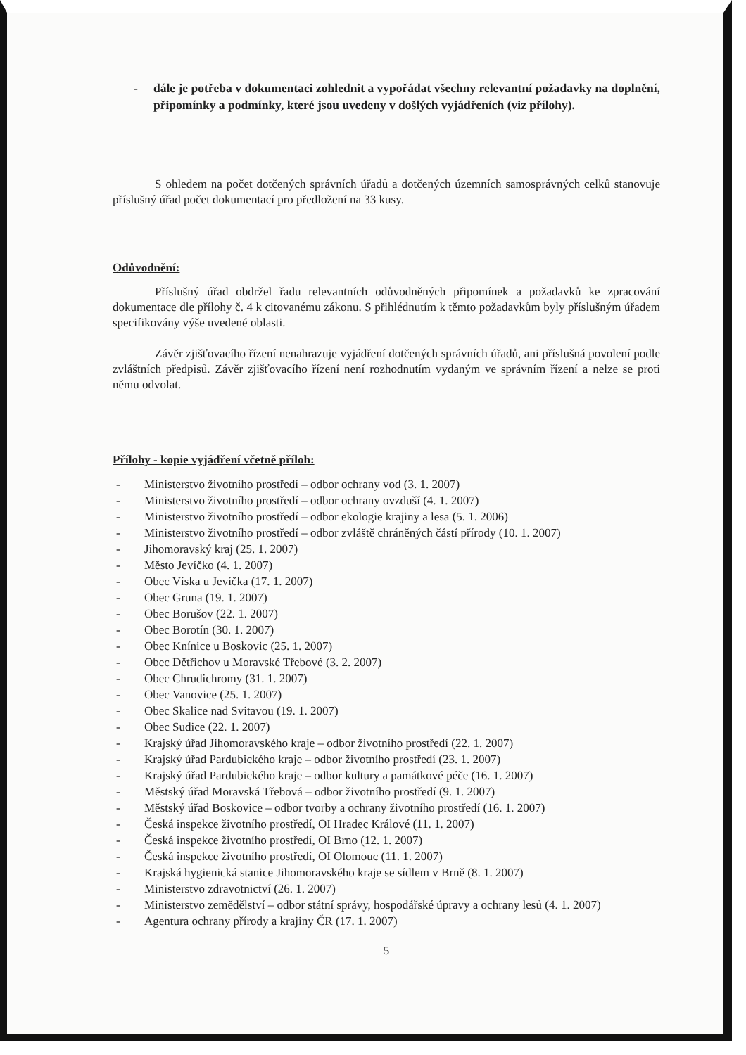- dále je potřeba v dokumentaci zohlednit a vypořádat všechny relevantní požadavky na doplnění, připomínky a podmínky, které jsou uvedeny v došlých vyjádřeních (viz přílohy).
S ohledem na počet dotčených správních úřadů a dotčených územních samosprávných celků stanovuje příslušný úřad počet dokumentací pro předložení na 33 kusy.
Odůvodnění:
Příslušný úřad obdržel řadu relevantních odůvodněných připomínek a požadavků ke zpracování dokumentace dle přílohy č. 4 k citovanému zákonu. S přihlédnutím k těmto požadavkům byly příslušným úřadem specifikovány výše uvedené oblasti.
Závěr zjišťovacího řízení nenahrazuje vyjádření dotčených správních úřadů, ani příslušná povolení podle zvláštních předpisů. Závěr zjišťovacího řízení není rozhodnutím vydaným ve správním řízení a nelze se proti němu odvolat.
Přílohy - kopie vyjádření včetně příloh:
- Ministerstvo životního prostředí – odbor ochrany vod (3. 1. 2007)
- Ministerstvo životního prostředí – odbor ochrany ovzduší (4. 1. 2007)
- Ministerstvo životního prostředí – odbor ekologie krajiny a lesa (5. 1. 2006)
- Ministerstvo životního prostředí – odbor zvláště chráněných částí přírody (10. 1. 2007)
- Jihomoravský kraj (25. 1. 2007)
- Město Jevíčko (4. 1. 2007)
- Obec Víska u Jevíčka (17. 1. 2007)
- Obec Gruna (19. 1. 2007)
- Obec Borušov (22. 1. 2007)
- Obec Borotín (30. 1. 2007)
- Obec Knínice u Boskovic (25. 1. 2007)
- Obec Dětřichov u Moravské Třebové (3. 2. 2007)
- Obec Chrudichromy (31. 1. 2007)
- Obec Vanovice (25. 1. 2007)
- Obec Skalice nad Svitavou (19. 1. 2007)
- Obec Sudice (22. 1. 2007)
- Krajský úřad Jihomoravského kraje – odbor životního prostředí (22. 1. 2007)
- Krajský úřad Pardubického kraje – odbor životního prostředí (23. 1. 2007)
- Krajský úřad Pardubického kraje – odbor kultury a památkové péče (16. 1. 2007)
- Městský úřad Moravská Třebová – odbor životního prostředí (9. 1. 2007)
- Městský úřad Boskovice – odbor tvorby a ochrany životního prostředí (16. 1. 2007)
- Česká inspekce životního prostředí, OI Hradec Králové (11. 1. 2007)
- Česká inspekce životního prostředí, OI Brno (12. 1. 2007)
- Česká inspekce životního prostředí, OI Olomouc (11. 1. 2007)
- Krajská hygienická stanice Jihomoravského kraje se sídlem v Brně (8. 1. 2007)
- Ministerstvo zdravotnictví (26. 1. 2007)
- Ministerstvo zemědělství – odbor státní správy, hospodářské úpravy a ochrany lesů (4. 1. 2007)
- Agentura ochrany přírody a krajiny ČR (17. 1. 2007)
5